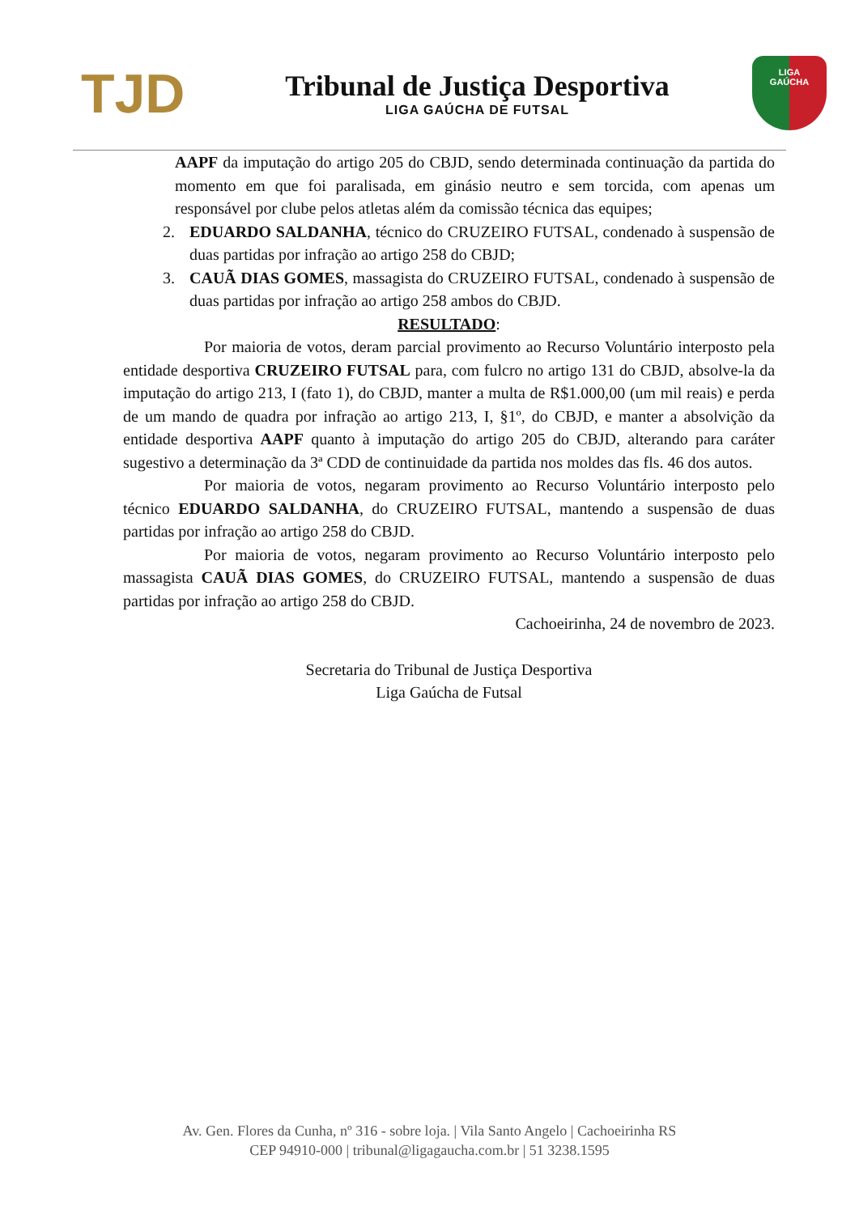TJD
Tribunal de Justiça Desportiva
LIGA GAÚCHA DE FUTSAL
LIGA
GAÚCHA
AAPF da imputação do artigo 205 do CBJD, sendo determinada continuação da partida do momento em que foi paralisada, em ginásio neutro e sem torcida, com apenas um responsável por clube pelos atletas além da comissão técnica das equipes;
2. EDUARDO SALDANHA, técnico do CRUZEIRO FUTSAL, condenado à suspensão de duas partidas por infração ao artigo 258 do CBJD;
3. CAUÃ DIAS GOMES, massagista do CRUZEIRO FUTSAL, condenado à suspensão de duas partidas por infração ao artigo 258 ambos do CBJD.
RESULTADO:
Por maioria de votos, deram parcial provimento ao Recurso Voluntário interposto pela entidade desportiva CRUZEIRO FUTSAL para, com fulcro no artigo 131 do CBJD, absolve-la da imputação do artigo 213, I (fato 1), do CBJD, manter a multa de R$1.000,00 (um mil reais) e perda de um mando de quadra por infração ao artigo 213, I, §1º, do CBJD, e manter a absolvição da entidade desportiva AAPF quanto à imputação do artigo 205 do CBJD, alterando para caráter sugestivo a determinação da 3ª CDD de continuidade da partida nos moldes das fls. 46 dos autos.
Por maioria de votos, negaram provimento ao Recurso Voluntário interposto pelo técnico EDUARDO SALDANHA, do CRUZEIRO FUTSAL, mantendo a suspensão de duas partidas por infração ao artigo 258 do CBJD.
Por maioria de votos, negaram provimento ao Recurso Voluntário interposto pelo massagista CAUÃ DIAS GOMES, do CRUZEIRO FUTSAL, mantendo a suspensão de duas partidas por infração ao artigo 258 do CBJD.
Cachoeirinha, 24 de novembro de 2023.
Secretaria do Tribunal de Justiça Desportiva
Liga Gaúcha de Futsal
Av. Gen. Flores da Cunha, nº 316 - sobre loja. | Vila Santo Angelo | Cachoeirinha RS
CEP 94910-000 | tribunal@ligagaucha.com.br | 51 3238.1595